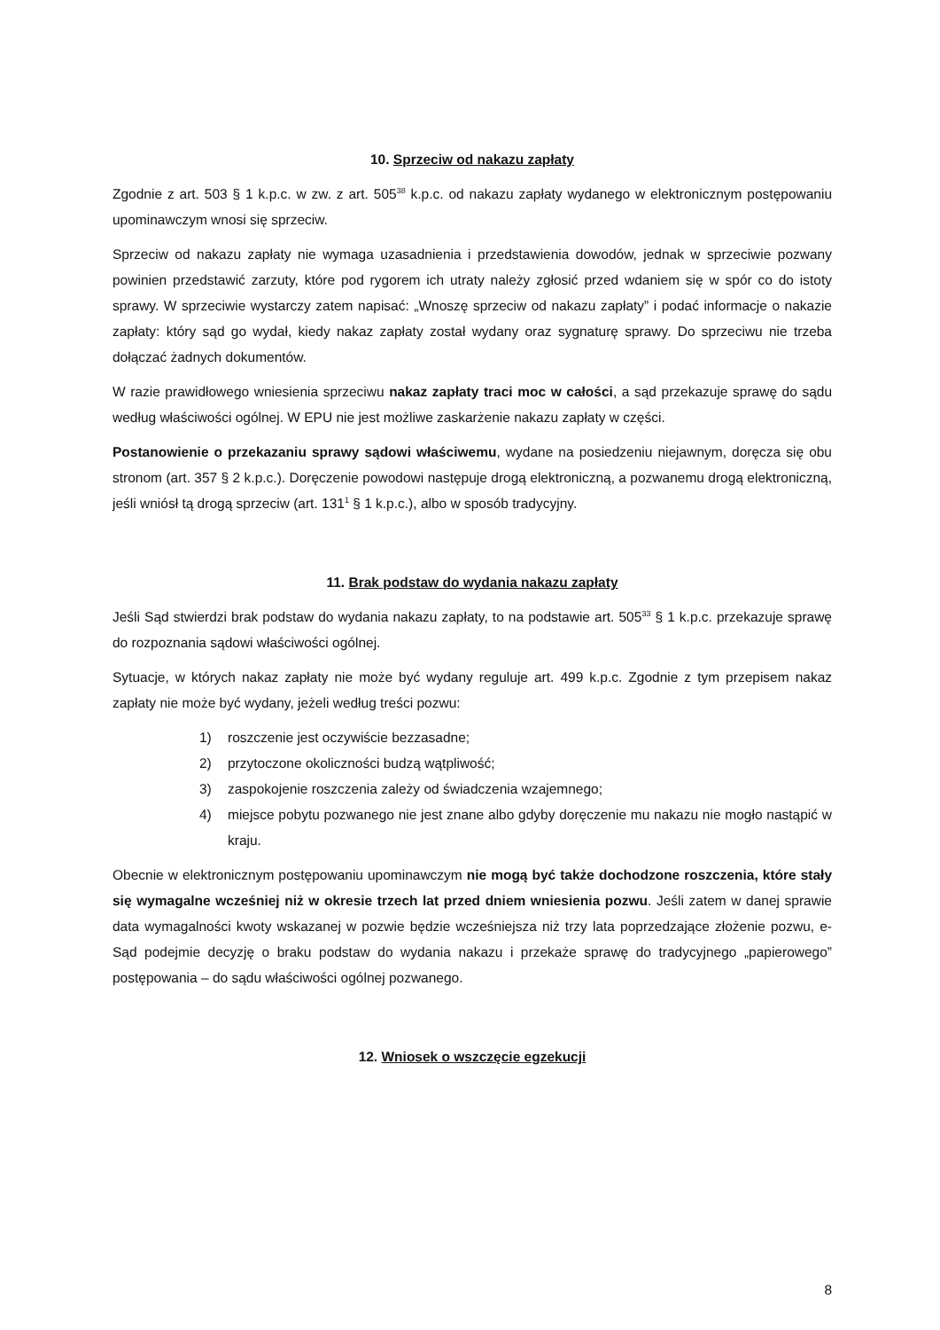10. Sprzeciw od nakazu zapłaty
Zgodnie z art. 503 § 1 k.p.c. w zw. z art. 505<sup>38</sup> k.p.c. od nakazu zapłaty wydanego w elektronicznym postępowaniu upominawczym wnosi się sprzeciw.
Sprzeciw od nakazu zapłaty nie wymaga uzasadnienia i przedstawienia dowodów, jednak w sprzeciwie pozwany powinien przedstawić zarzuty, które pod rygorem ich utraty należy zgłosić przed wdaniem się w spór co do istoty sprawy. W sprzeciwie wystarczy zatem napisać: „Wnoszę sprzeciw od nakazu zapłaty” i podać informacje o nakazie zapłaty: który sąd go wydał, kiedy nakaz zapłaty został wydany oraz sygnaturę sprawy. Do sprzeciwu nie trzeba dołączać żadnych dokumentów.
W razie prawidłowego wniesienia sprzeciwu nakaz zapłaty traci moc w całości, a sąd przekazuje sprawę do sądu według właściwości ogólnej. W EPU nie jest możliwe zaskarżenie nakazu zapłaty w części.
Postanowienie o przekazaniu sprawy sądowi właściwemu, wydane na posiedzeniu niejawnym, doręcza się obu stronom (art. 357 § 2 k.p.c.). Doręczenie powodowi następuje drogą elektroniczną, a pozwanemu drogą elektroniczną, jeśli wniósł tą drogą sprzeciw (art. 131<sup>1</sup> § 1 k.p.c.), albo w sposób tradycyjny.
11. Brak podstaw do wydania nakazu zapłaty
Jeśli Sąd stwierdzi brak podstaw do wydania nakazu zapłaty, to na podstawie art. 505<sup>33</sup> § 1 k.p.c. przekazuje sprawę do rozpoznania sądowi właściwości ogólnej.
Sytuacje, w których nakaz zapłaty nie może być wydany reguluje art. 499 k.p.c. Zgodnie z tym przepisem nakaz zapłaty nie może być wydany, jeżeli według treści pozwu:
1) roszczenie jest oczywiście bezzasadne;
2) przytoczone okoliczności budzą wątpliwość;
3) zaspokojenie roszczenia zależy od świadczenia wzajemnego;
4) miejsce pobytu pozwanego nie jest znane albo gdyby doręczenie mu nakazu nie mogło nastąpić w kraju.
Obecnie w elektronicznym postępowaniu upominawczym nie mogą być także dochodzone roszczenia, które stały się wymagalne wcześniej niż w okresie trzech lat przed dniem wniesienia pozwu. Jeśli zatem w danej sprawie data wymagalności kwoty wskazanej w pozwie będzie wcześniejsza niż trzy lata poprzedzające złożenie pozwu, e-Sąd podejmie decyzję o braku podstaw do wydania nakazu i przekaże sprawę do tradycyjnego „papierowego” postępowania – do sądu właściwości ogólnej pozwanego.
12. Wniosek o wszczęcie egzekucji
8